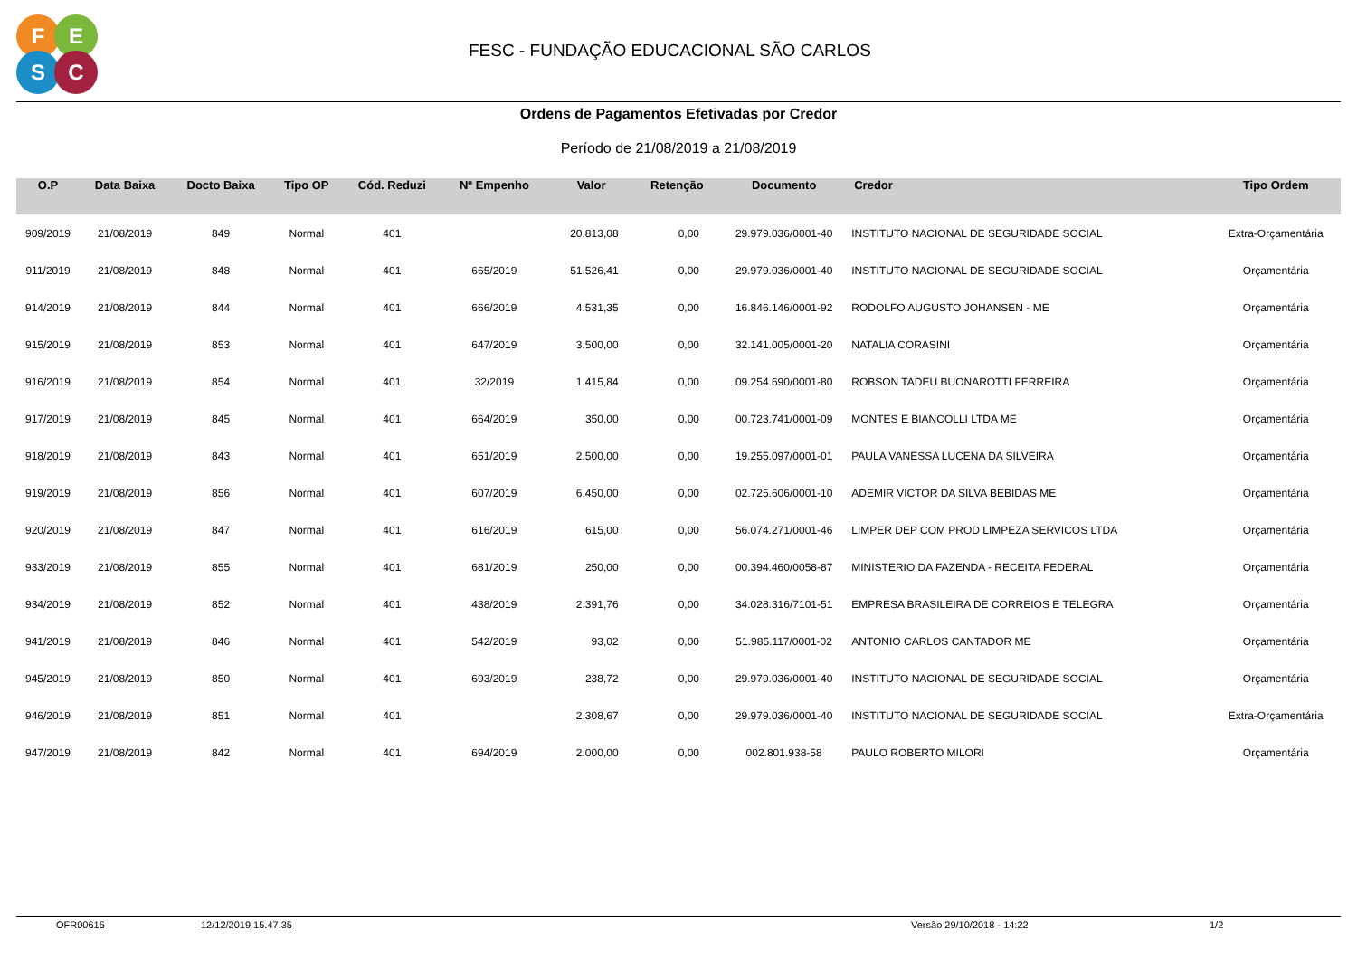F E
S C
FESC - FUNDAÇÃO EDUCACIONAL SÃO CARLOS
Ordens de Pagamentos Efetivadas por Credor
Período de 21/08/2019 a 21/08/2019
| O.P | Data Baixa | Docto Baixa | Tipo OP | Cód. Reduzi | Nº Empenho | Valor | Retenção | Documento | Credor | Tipo Ordem |
| --- | --- | --- | --- | --- | --- | --- | --- | --- | --- | --- |
| 909/2019 | 21/08/2019 | 849 | Normal | 401 | | 20.813,08 | 0,00 | 29.979.036/0001-40 | INSTITUTO NACIONAL DE SEGURIDADE SOCIAL | Extra-Orçamentária |
| 911/2019 | 21/08/2019 | 848 | Normal | 401 | 665/2019 | 51.526,41 | 0,00 | 29.979.036/0001-40 | INSTITUTO NACIONAL DE SEGURIDADE SOCIAL | Orçamentária |
| 914/2019 | 21/08/2019 | 844 | Normal | 401 | 666/2019 | 4.531,35 | 0,00 | 16.846.146/0001-92 | RODOLFO AUGUSTO JOHANSEN - ME | Orçamentária |
| 915/2019 | 21/08/2019 | 853 | Normal | 401 | 647/2019 | 3.500,00 | 0,00 | 32.141.005/0001-20 | NATALIA CORASINI | Orçamentária |
| 916/2019 | 21/08/2019 | 854 | Normal | 401 | 32/2019 | 1.415,84 | 0,00 | 09.254.690/0001-80 | ROBSON TADEU BUONAROTTI FERREIRA | Orçamentária |
| 917/2019 | 21/08/2019 | 845 | Normal | 401 | 664/2019 | 350,00 | 0,00 | 00.723.741/0001-09 | MONTES E BIANCOLLI LTDA ME | Orçamentária |
| 918/2019 | 21/08/2019 | 843 | Normal | 401 | 651/2019 | 2.500,00 | 0,00 | 19.255.097/0001-01 | PAULA VANESSA LUCENA DA SILVEIRA | Orçamentária |
| 919/2019 | 21/08/2019 | 856 | Normal | 401 | 607/2019 | 6.450,00 | 0,00 | 02.725.606/0001-10 | ADEMIR VICTOR DA SILVA BEBIDAS ME | Orçamentária |
| 920/2019 | 21/08/2019 | 847 | Normal | 401 | 616/2019 | 615,00 | 0,00 | 56.074.271/0001-46 | LIMPER DEP COM PROD LIMPEZA SERVICOS LTDA | Orçamentária |
| 933/2019 | 21/08/2019 | 855 | Normal | 401 | 681/2019 | 250,00 | 0,00 | 00.394.460/0058-87 | MINISTERIO DA FAZENDA - RECEITA FEDERAL | Orçamentária |
| 934/2019 | 21/08/2019 | 852 | Normal | 401 | 438/2019 | 2.391,76 | 0,00 | 34.028.316/7101-51 | EMPRESA BRASILEIRA DE CORREIOS E TELEGRA | Orçamentária |
| 941/2019 | 21/08/2019 | 846 | Normal | 401 | 542/2019 | 93,02 | 0,00 | 51.985.117/0001-02 | ANTONIO CARLOS CANTADOR ME | Orçamentária |
| 945/2019 | 21/08/2019 | 850 | Normal | 401 | 693/2019 | 238,72 | 0,00 | 29.979.036/0001-40 | INSTITUTO NACIONAL DE SEGURIDADE SOCIAL | Orçamentária |
| 946/2019 | 21/08/2019 | 851 | Normal | 401 | | 2.308,67 | 0,00 | 29.979.036/0001-40 | INSTITUTO NACIONAL DE SEGURIDADE SOCIAL | Extra-Orçamentária |
| 947/2019 | 21/08/2019 | 842 | Normal | 401 | 694/2019 | 2.000,00 | 0,00 | 002.801.938-58 | PAULO ROBERTO MILORI | Orçamentária |
OFR00615 12/12/2019 15.47.35 Versão 29/10/2018 - 14:22 1/2